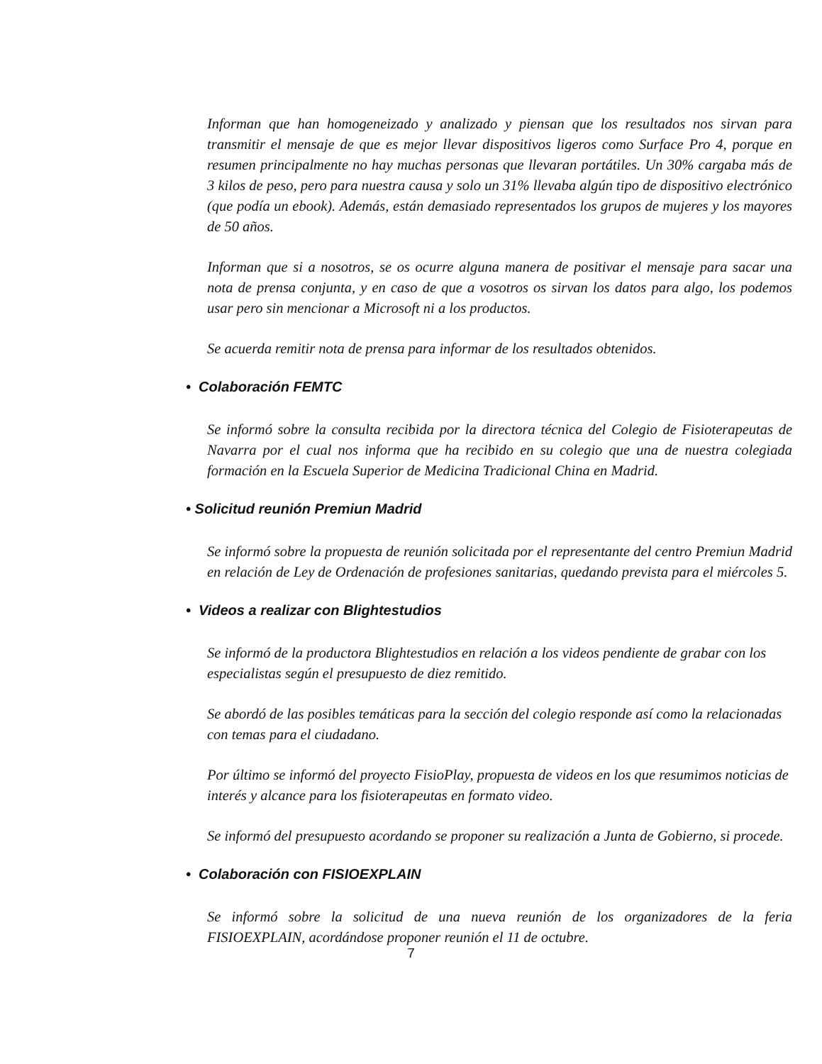Informan que han homogeneizado y analizado y piensan que los resultados nos sirvan para transmitir el mensaje de que es mejor llevar dispositivos ligeros como Surface Pro 4, porque en resumen principalmente no hay muchas personas que llevaran portátiles. Un 30% cargaba más de 3 kilos de peso, pero para nuestra causa y solo un 31% llevaba algún tipo de dispositivo electrónico (que podía un ebook). Además, están demasiado representados los grupos de mujeres y los mayores de 50 años.
Informan que si a nosotros, se os ocurre alguna manera de positivar el mensaje para sacar una nota de prensa conjunta, y en caso de que a vosotros os sirvan los datos para algo, los podemos usar pero sin mencionar a Microsoft ni a los productos.
Se acuerda remitir nota de prensa para informar de los resultados obtenidos.
• Colaboración FEMTC
Se informó sobre la consulta recibida por la directora técnica del Colegio de Fisioterapeutas de Navarra por el cual nos informa que ha recibido en su colegio que una de nuestra colegiada formación en la Escuela Superior de Medicina Tradicional China en Madrid.
• Solicitud reunión Premiun Madrid
Se informó sobre la propuesta de reunión solicitada por el representante del centro Premiun Madrid en relación de Ley de Ordenación de profesiones sanitarias, quedando prevista para el miércoles 5.
• Videos a realizar con Blightestudios
Se informó de la productora Blightestudios en relación a los videos pendiente de grabar con los especialistas según el presupuesto de diez remitido.
Se abordó de las posibles temáticas para la sección del colegio responde así como la relacionadas con temas para el ciudadano.
Por último se informó del proyecto FisioPlay, propuesta de videos en los que resumimos noticias de interés y alcance para los fisioterapeutas en formato video.
Se informó del presupuesto acordando se proponer su realización a Junta de Gobierno, si procede.
• Colaboración con FISIOEXPLAIN
Se informó sobre la solicitud de una nueva reunión de los organizadores de la feria FISIOEXPLAIN, acordándose proponer reunión el 11 de octubre.
7